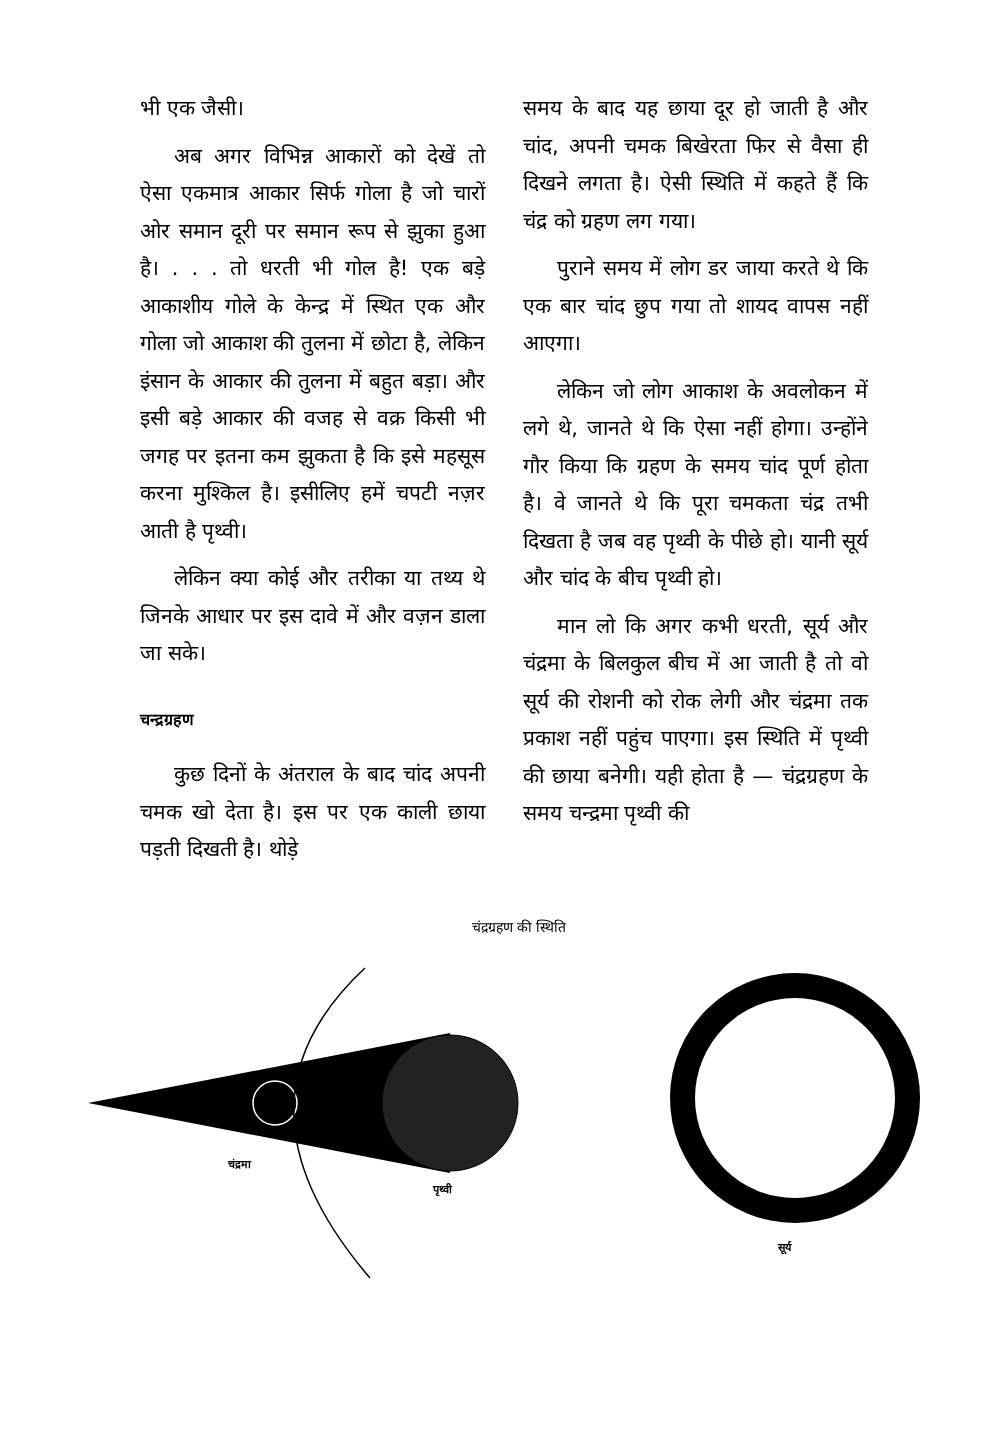भी एक जैसी।
अब अगर विभिन्न आकारों को देखें तो ऐसा एकमात्र आकार सिर्फ गोला है जो चारों ओर समान दूरी पर समान रूप से झुका हुआ है। . . . तो धरती भी गोल है! एक बड़े आकाशीय गोले के केन्द्र में स्थित एक और गोला जो आकाश की तुलना में छोटा है, लेकिन इंसान के आकार की तुलना में बहुत बड़ा। और इसी बड़े आकार की वजह से वक्र किसी भी जगह पर इतना कम झुकता है कि इसे महसूस करना मुश्किल है। इसीलिए हमें चपटी नज़र आती है पृथ्वी।
लेकिन क्या कोई और तरीका या तथ्य थे जिनके आधार पर इस दावे में और वज़न डाला जा सके।
चन्द्रग्रहण
कुछ दिनों के अंतराल के बाद चांद अपनी चमक खो देता है। इस पर एक काली छाया पड़ती दिखती है। थोड़े
समय के बाद यह छाया दूर हो जाती है और चांद, अपनी चमक बिखेरता फिर से वैसा ही दिखने लगता है। ऐसी स्थिति में कहते हैं कि चंद्र को ग्रहण लग गया।
पुराने समय में लोग डर जाया करते थे कि एक बार चांद छुप गया तो शायद वापस नहीं आएगा।
लेकिन जो लोग आकाश के अवलोकन में लगे थे, जानते थे कि ऐसा नहीं होगा। उन्होंने गौर किया कि ग्रहण के समय चांद पूर्ण होता है। वे जानते थे कि पूरा चमकता चंद्र तभी दिखता है जब वह पृथ्वी के पीछे हो। यानी सूर्य और चांद के बीच पृथ्वी हो।
मान लो कि अगर कभी धरती, सूर्य और चंद्रमा के बिलकुल बीच में आ जाती है तो वो सूर्य की रोशनी को रोक लेगी और चंद्रमा तक प्रकाश नहीं पहुंच पाएगा। इस स्थिति में पृथ्वी की छाया बनेगी। यही होता है — चंद्रग्रहण के समय चन्द्रमा पृथ्वी की
चंद्रग्रहण की स्थिति
चंद्रमा
पृथ्वी
सूर्य